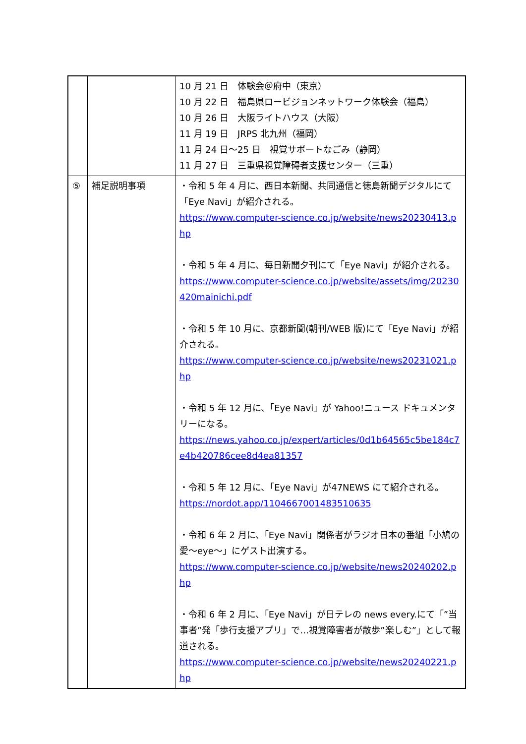| | | 10 月 21 日 体験会＠府中（東京） 10 月 22 日 福島県ロービジョンネットワーク体験会（福島） 10 月 26 日 大阪ライトハウス（大阪） 11 月 19 日 JRPS 北九州（福岡） 11 月 24 日～25 日 視覚サポートなごみ（静岡） 11 月 27 日 三重県視覚障碍者支援センター（三重） |
| ⑤ | 補足説明事項 | ・令和 5 年 4 月に、西日本新聞、共同通信と徳島新聞デジタルにて「Eye Navi」が紹介される。 https://www.computer-science.co.jp/website/news20230413.php ・令和 5 年 4 月に、毎日新聞夕刊にて「Eye Navi」が紹介される。 https://www.computer-science.co.jp/website/assets/img/20230420mainichi.pdf ・令和 5 年 10 月に、京都新聞(朝刊/WEB 版)にて「Eye Navi」が紹介される。 https://www.computer-science.co.jp/website/news20231021.php ・令和 5 年 12 月に、「Eye Navi」が Yahoo!ニュース ドキュメンタリーになる。 https://news.yahoo.co.jp/expert/articles/0d1b64565c5be184c7e4b420786cee8d4ea81357 ・令和 5 年 12 月に、「Eye Navi」が47NEWS にて紹介される。 https://nordot.app/1104667001483510635 ・令和 6 年 2 月に、「Eye Navi」関係者がラジオ日本の番組「小鳩の愛～eye～」にゲスト出演する。 https://www.computer-science.co.jp/website/news20240202.php ・令和 6 年 2 月に、「Eye Navi」が日テレの news every.にて「”当事者”発「歩行支援アプリ」で…視覚障害者が散歩”楽しむ”」として報道される。 https://www.computer-science.co.jp/website/news20240221.php |